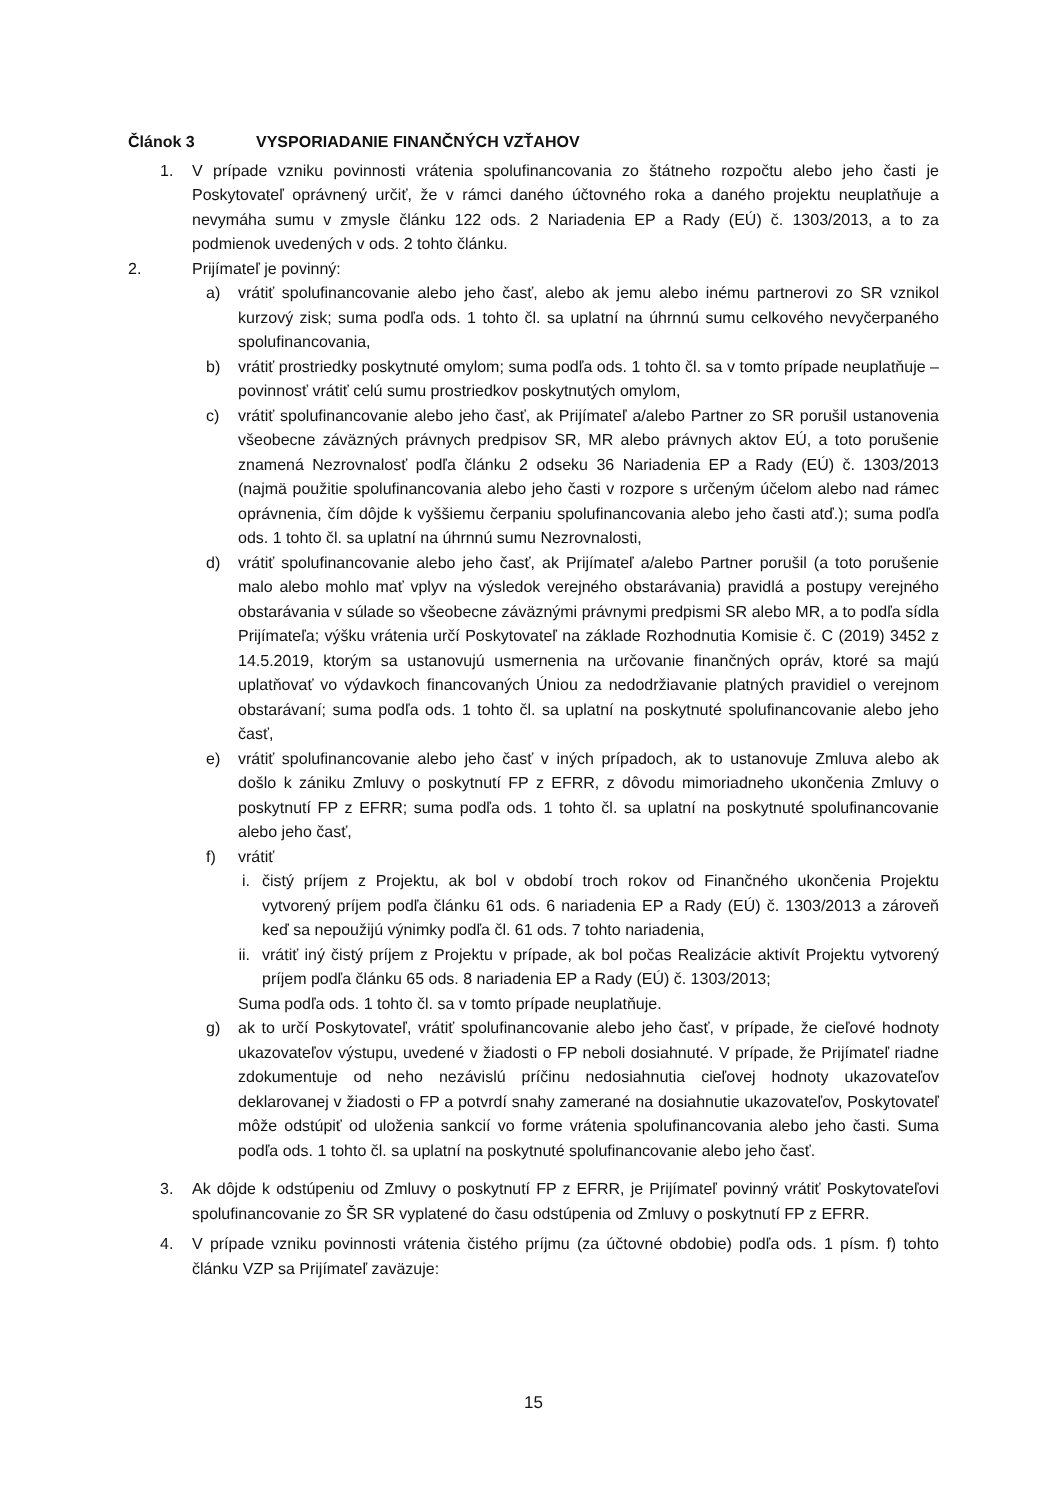Článok 3 VYSPORIADANIE FINANČNÝCH VZŤAHOV
1. V prípade vzniku povinnosti vrátenia spolufinancovania zo štátneho rozpočtu alebo jeho časti je Poskytovateľ oprávnený určiť, že v rámci daného účtovného roka a daného projektu neuplatňuje a nevymáha sumu v zmysle článku 122 ods. 2 Nariadenia EP a Rady (EÚ) č. 1303/2013, a to za podmienok uvedených v ods. 2 tohto článku.
2. Prijímateľ je povinný:
a) vrátiť spolufinancovanie alebo jeho časť, alebo ak jemu alebo inému partnerovi zo SR vznikol kurzový zisk; suma podľa ods. 1 tohto čl. sa uplatní na úhrnnú sumu celkového nevyčerpaného spolufinancovania,
b) vrátiť prostriedky poskytnuté omylom; suma podľa ods. 1 tohto čl. sa v tomto prípade neuplatňuje – povinnosť vrátiť celú sumu prostriedkov poskytnutých omylom,
c) vrátiť spolufinancovanie alebo jeho časť, ak Prijímateľ a/alebo Partner zo SR porušil ustanovenia všeobecne záväzných právnych predpisov SR, MR alebo právnych aktov EÚ, a toto porušenie znamená Nezrovnalosť podľa článku 2 odseku 36 Nariadenia EP a Rady (EÚ) č. 1303/2013 (najmä použitie spolufinancovania alebo jeho časti v rozpore s určeným účelom alebo nad rámec oprávnenia, čím dôjde k vyššiemu čerpaniu spolufinancovania alebo jeho časti atď.); suma podľa ods. 1 tohto čl. sa uplatní na úhrnnú sumu Nezrovnalosti,
d) vrátiť spolufinancovanie alebo jeho časť, ak Prijímateľ a/alebo Partner porušil (a toto porušenie malo alebo mohlo mať vplyv na výsledok verejného obstarávania) pravidlá a postupy verejného obstarávania v súlade so všeobecne záväznými právnymi predpismi SR alebo MR, a to podľa sídla Prijímateľa; výšku vrátenia určí Poskytovateľ na základe Rozhodnutia Komisie č. C (2019) 3452 z 14.5.2019, ktorým sa ustanovujú usmernenia na určovanie finančných opráv, ktoré sa majú uplatňovať vo výdavkoch financovaných Úniou za nedodržiavanie platných pravidiel o verejnom obstarávaní; suma podľa ods. 1 tohto čl. sa uplatní na poskytnuté spolufinancovanie alebo jeho časť,
e) vrátiť spolufinancovanie alebo jeho časť v iných prípadoch, ak to ustanovuje Zmluva alebo ak došlo k zániku Zmluvy o poskytnutí FP z EFRR, z dôvodu mimoriadneho ukončenia Zmluvy o poskytnutí FP z EFRR; suma podľa ods. 1 tohto čl. sa uplatní na poskytnuté spolufinancovanie alebo jeho časť,
f) vrátiť
i. čistý príjem z Projektu, ak bol v období troch rokov od Finančného ukončenia Projektu vytvorený príjem podľa článku 61 ods. 6 nariadenia EP a Rady (EÚ) č. 1303/2013 a zároveň keď sa nepoužijú výnimky podľa čl. 61 ods. 7 tohto nariadenia,
ii. vrátiť iný čistý príjem z Projektu v prípade, ak bol počas Realizácie aktivít Projektu vytvorený príjem podľa článku 65 ods. 8 nariadenia EP a Rady (EÚ) č. 1303/2013;
Suma podľa ods. 1 tohto čl. sa v tomto prípade neuplatňuje.
g) ak to určí Poskytovateľ, vrátiť spolufinancovanie alebo jeho časť, v prípade, že cieľové hodnoty ukazovateľov výstupu, uvedené v žiadosti o FP neboli dosiahnuté. V prípade, že Prijímateľ riadne zdokumentuje od neho nezávislú príčinu nedosiahnutia cieľovej hodnoty ukazovateľov deklarovanej v žiadosti o FP a potvrdí snahy zamerané na dosiahnutie ukazovateľov, Poskytovateľ môže odstúpiť od uloženia sankcií vo forme vrátenia spolufinancovania alebo jeho časti. Suma podľa ods. 1 tohto čl. sa uplatní na poskytnuté spolufinancovanie alebo jeho časť.
3. Ak dôjde k odstúpeniu od Zmluvy o poskytnutí FP z EFRR, je Prijímateľ povinný vrátiť Poskytovateľovi spolufinancovanie zo ŠR SR vyplatené do času odstúpenia od Zmluvy o poskytnutí FP z EFRR.
4. V prípade vzniku povinnosti vrátenia čistého príjmu (za účtovné obdobie) podľa ods. 1 písm. f) tohto článku VZP sa Prijímateľ zaväzuje:
15